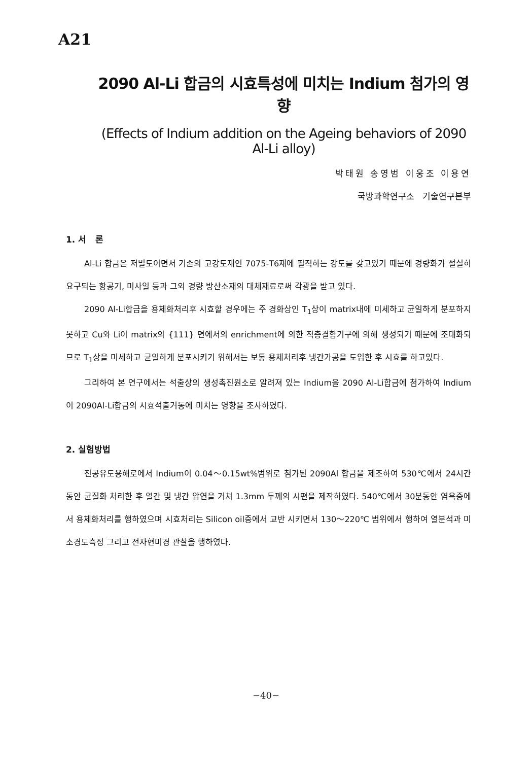A21
2090 Al-Li 합금의 시효특성에 미치는 Indium 첨가의 영향
(Effects of Indium addition on the Ageing behaviors of 2090 Al-Li alloy)
박태원 송영범 이웅조 이용연
국방과학연구소 기술연구본부
1. 서 론
Al-Li 합금은 저밀도이면서 기존의 고강도재인 7075-T6재에 필적하는 강도를 갖고있기 때문에 경량화가 절실히 요구되는 항공기, 미사일 등과 그외 경량 방산소재의 대체재료로써 각광을 받고 있다.
2090 Al-Li합금을 용체화처리후 시효할 경우에는 주 경화상인 T<sub>1</sub>상이 matrix내에 미세하고 균일하게 분포하지 못하고 Cu와 Li이 matrix의 {111} 면에서의 enrichment에 의한 적층결함기구에 의해 생성되기 때문에 조대화되므로 T<sub>1</sub>상을 미세하고 균일하게 분포시키기 위해서는 보통 용체처리후 냉간가공을 도입한 후 시효를 하고있다.
그리하여 본 연구에서는 석출상의 생성촉진원소로 알려져 있는 Indium을 2090 Al-Li합금에 첨가하여 Indium이 2090Al-Li합금의 시효석출거동에 미치는 영향을 조사하였다.
2. 실험방법
진공유도용해로에서 Indium이 0.04～0.15wt%범위로 첨가된 2090Al 합금을 제조하여 530℃에서 24시간 동안 균질화 처리한 후 열간 및 냉간 압연을 거쳐 1.3mm 두께의 시편을 제작하였다. 540℃에서 30분동안 염욕중에서 용체화처리를 행하였으며 시효처리는 Silicon oil중에서 교반 시키면서 130～220℃ 범위에서 행하여 열분석과 미소경도측정 그리고 전자현미경 관찰을 행하였다.
−40−